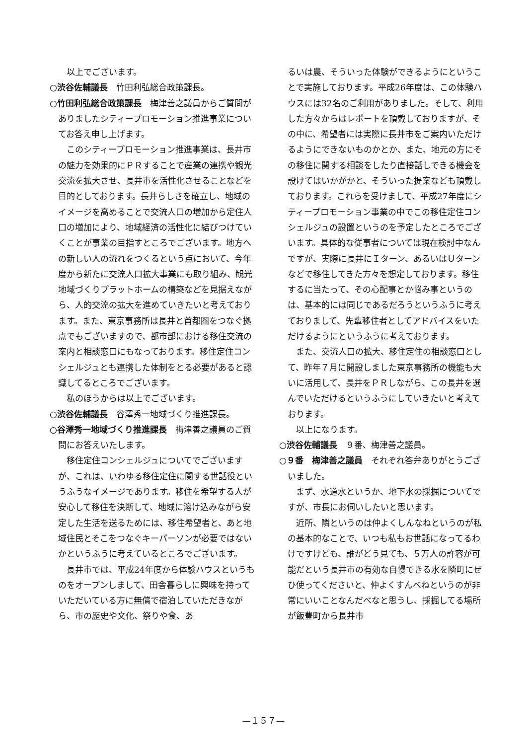以上でございます。
○渋谷佐輔議長　竹田利弘総合政策課長。
○竹田利弘総合政策課長　梅津善之議員からご質問がありましたシティープロモーション推進事業についてお答え申し上げます。
このシティープロモーション推進事業は、長井市の魅力を効果的にＰＲすることで産業の連携や観光交流を拡大させ、長井市を活性化させることなどを目的としております。長井らしさを確立し、地域のイメージを高めることで交流人口の増加から定住人口の増加により、地域経済の活性化に結びつけていくことが事業の目指すところでございます。地方への新しい人の流れをつくるという点において、今年度から新たに交流人口拡大事業にも取り組み、観光地域づくりプラットホームの構築などを見据えながら、人的交流の拡大を進めていきたいと考えております。また、東京事務所は長井と首都圏をつなぐ拠点でもございますので、都市部における移住交流の案内と相談窓口にもなっております。移住定住コンシェルジュとも連携した体制をとる必要があると認識してるところでございます。
私のほうからは以上でございます。
○渋谷佐輔議長　谷澤秀一地域づくり推進課長。
○谷澤秀一地域づくり推進課長　梅津善之議員のご質問にお答えいたします。
移住定住コンシェルジュについてでございますが、これは、いわゆる移住定住に関する世話役というふうなイメージであります。移住を希望する人が安心して移住を決断して、地域に溶け込みながら安定した生活を送るためには、移住希望者と、あと地域住民とそこをつなぐキーパーソンが必要ではないかというふうに考えているところでございます。
長井市では、平成24年度から体験ハウスというものをオープンしまして、田舎暮らしに興味を持っていただいている方に無償で宿泊していただきながら、市の歴史や文化、祭りや食、あ
るいは農、そういった体験ができるようにということで実施しております。平成26年度は、この体験ハウスには32名のご利用がありました。そして、利用した方々からはレポートを頂戴しておりますが、その中に、希望者には実際に長井市をご案内いただけるようにできないものかとか、また、地元の方にその移住に関する相談をしたり直接話しできる機会を設けてはいかがかと、そういった提案なども頂戴しております。これらを受けまして、平成27年度にシティープロモーション事業の中でこの移住定住コンシェルジュの設置というのを予定したところでございます。具体的な従事者については現在検討中なんですが、実際に長井にＩターン、あるいはＵターンなどで移住してきた方々を想定しております。移住するに当たって、その心配事とか悩み事というのは、基本的には同じであるだろうというふうに考えておりまして、先輩移住者としてアドバイスをいただけるようにというふうに考えております。
また、交流人口の拡大、移住定住の相談窓口として、昨年７月に開設しました東京事務所の機能も大いに活用して、長井をＰＲしながら、この長井を選んでいただけるというふうにしていきたいと考えております。
以上になります。
○渋谷佐輔議長　９番、梅津善之議員。
○９番　梅津善之議員　それぞれ答弁ありがとうございました。
まず、水道水というか、地下水の採掘についてですが、市長にお伺いしたいと思います。
近所、隣というのは仲よくしんなねというのが私の基本的なことで、いつも私もお世話になってるわけですけども、誰がどう見ても、５万人の許容が可能だという長井市の有効な自慢できる水を隣町にぜひ使ってくださいと、仲よくすんべねというのが非常にいいことなんだべなと思うし、採掘してる場所が飯豊町から長井市
—１５７—